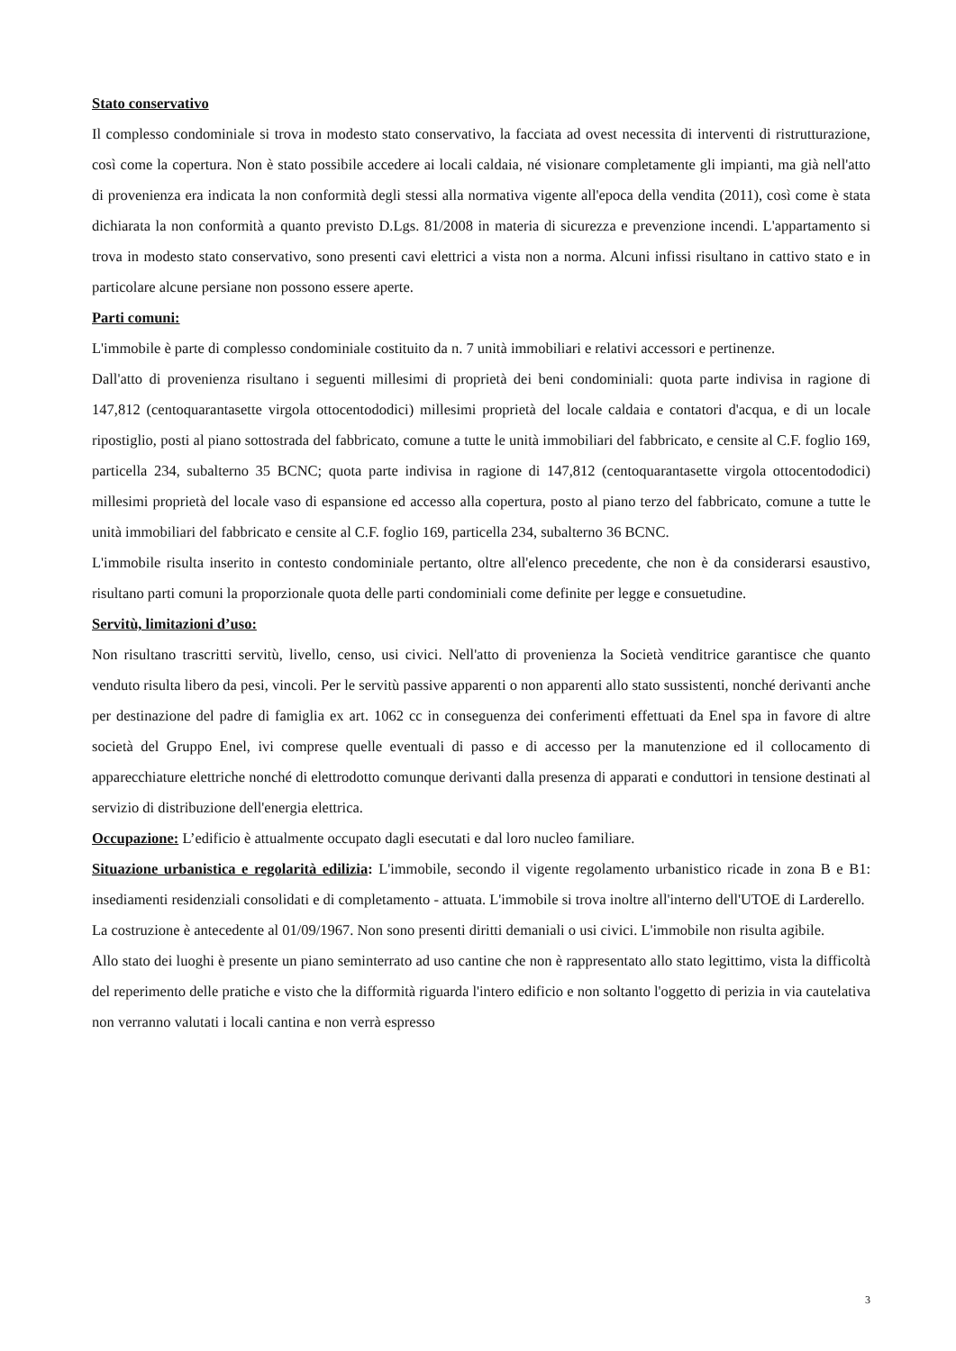Stato conservativo
Il complesso condominiale si trova in modesto stato conservativo, la facciata ad ovest necessita di interventi di ristrutturazione, così come la copertura. Non è stato possibile accedere ai locali caldaia, né visionare completamente gli impianti, ma già nell'atto di provenienza era indicata la non conformità degli stessi alla normativa vigente all'epoca della vendita (2011), così come è stata dichiarata la non conformità a quanto previsto D.Lgs. 81/2008 in materia di sicurezza e prevenzione incendi. L'appartamento si trova in modesto stato conservativo, sono presenti cavi elettrici a vista non a norma. Alcuni infissi risultano in cattivo stato e in particolare alcune persiane non possono essere aperte.
Parti comuni:
L'immobile è parte di complesso condominiale costituito da n. 7 unità immobiliari e relativi accessori e pertinenze.
Dall'atto di provenienza risultano i seguenti millesimi di proprietà dei beni condominiali: quota parte indivisa in ragione di 147,812 (centoquarantasette virgola ottocentododici) millesimi proprietà del locale caldaia e contatori d'acqua, e di un locale ripostiglio, posti al piano sottostrada del fabbricato, comune a tutte le unità immobiliari del fabbricato, e censite al C.F. foglio 169, particella 234, subalterno 35 BCNC; quota parte indivisa in ragione di 147,812 (centoquarantasette virgola ottocentododici) millesimi proprietà del locale vaso di espansione ed accesso alla copertura, posto al piano terzo del fabbricato, comune a tutte le unità immobiliari del fabbricato e censite al C.F. foglio 169, particella 234, subalterno 36 BCNC.
L'immobile risulta inserito in contesto condominiale pertanto, oltre all'elenco precedente, che non è da considerarsi esaustivo, risultano parti comuni la proporzionale quota delle parti condominiali come definite per legge e consuetudine.
Servitù, limitazioni d’uso:
Non risultano trascritti servitù, livello, censo, usi civici. Nell'atto di provenienza la Società venditrice garantisce che quanto venduto risulta libero da pesi, vincoli. Per le servitù passive apparenti o non apparenti allo stato sussistenti, nonché derivanti anche per destinazione del padre di famiglia ex art. 1062 cc in conseguenza dei conferimenti effettuati da Enel spa in favore di altre società del Gruppo Enel, ivi comprese quelle eventuali di passo e di accesso per la manutenzione ed il collocamento di apparecchiature elettriche nonché di elettrodotto comunque derivanti dalla presenza di apparati e conduttori in tensione destinati al servizio di distribuzione dell'energia elettrica.
Occupazione: L’edificio è attualmente occupato dagli esecutati e dal loro nucleo familiare.
Situazione urbanistica e regolarità edilizia: L'immobile, secondo il vigente regolamento urbanistico ricade in zona B e B1: insediamenti residenziali consolidati e di completamento - attuata. L'immobile si trova inoltre all'interno dell'UTOE di Larderello.
La costruzione è antecedente al 01/09/1967. Non sono presenti diritti demaniali o usi civici. L'immobile non risulta agibile.
Allo stato dei luoghi è presente un piano seminterrato ad uso cantine che non è rappresentato allo stato legittimo, vista la difficoltà del reperimento delle pratiche e visto che la difformità riguarda l'intero edificio e non soltanto l'oggetto di perizia in via cautelativa non verranno valutati i locali cantina e non verrà espresso
3